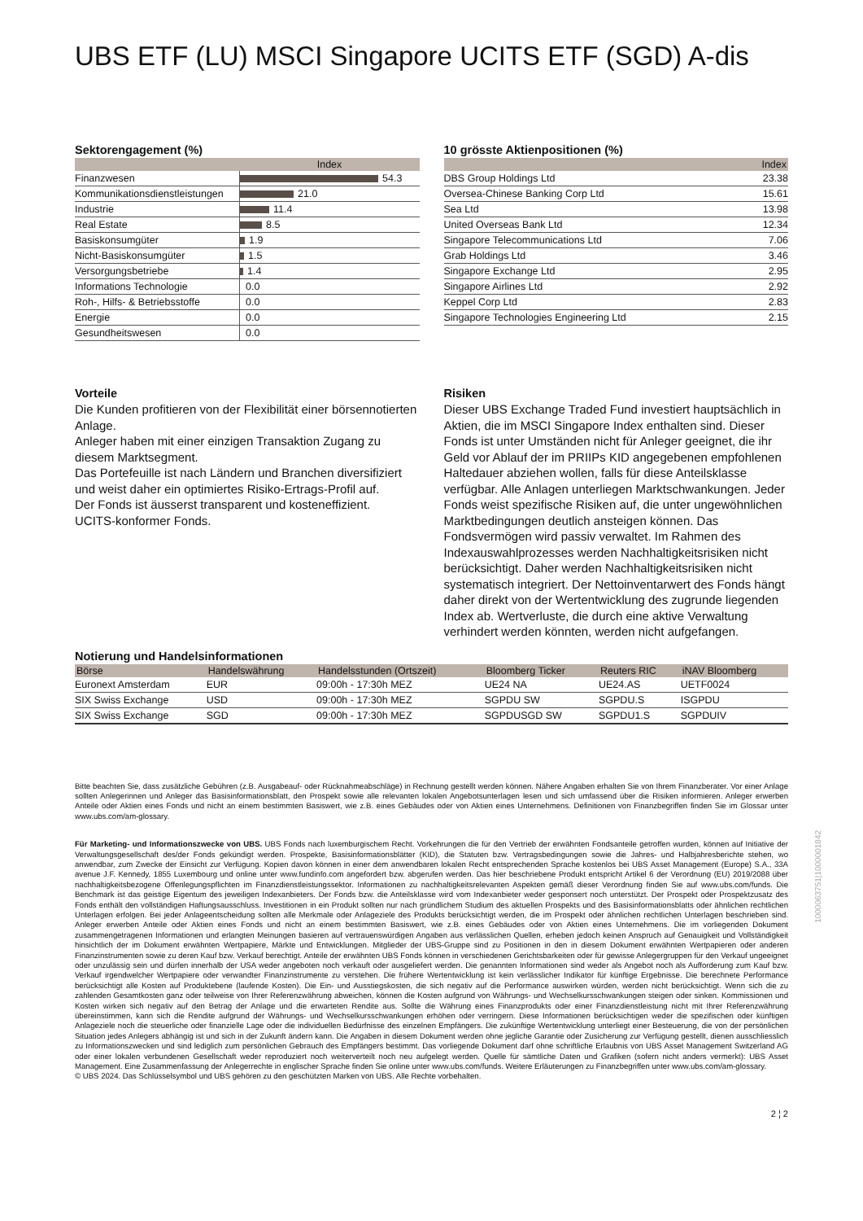UBS ETF (LU) MSCI Singapore UCITS ETF (SGD) A-dis
Sektorengagement (%)
| | Index |
| --- | --- |
| Finanzwesen | 54.3 |
| Kommunikationsdienstleistungen | 21.0 |
| Industrie | 11.4 |
| Real Estate | 8.5 |
| Basiskonsumgüter | 1.9 |
| Nicht-Basiskonsumgüter | 1.5 |
| Versorgungsbetriebe | 1.4 |
| Informations Technologie | 0.0 |
| Roh-, Hilfs- & Betriebsstoffe | 0.0 |
| Energie | 0.0 |
| Gesundheitswesen | 0.0 |
10 grösste Aktienpositionen (%)
| | Index |
| --- | --- |
| DBS Group Holdings Ltd | 23.38 |
| Oversea-Chinese Banking Corp Ltd | 15.61 |
| Sea Ltd | 13.98 |
| United Overseas Bank Ltd | 12.34 |
| Singapore Telecommunications Ltd | 7.06 |
| Grab Holdings Ltd | 3.46 |
| Singapore Exchange Ltd | 2.95 |
| Singapore Airlines Ltd | 2.92 |
| Keppel Corp Ltd | 2.83 |
| Singapore Technologies Engineering Ltd | 2.15 |
Vorteile
Die Kunden profitieren von der Flexibilität einer börsennotierten Anlage.
Anleger haben mit einer einzigen Transaktion Zugang zu diesem Marktsegment.
Das Portefeuille ist nach Ländern und Branchen diversifiziert und weist daher ein optimiertes Risiko-Ertrags-Profil auf.
Der Fonds ist äusserst transparent und kosteneffizient.
UCITS-konformer Fonds.
Risiken
Dieser UBS Exchange Traded Fund investiert hauptsächlich in Aktien, die im MSCI Singapore Index enthalten sind. Dieser Fonds ist unter Umständen nicht für Anleger geeignet, die ihr Geld vor Ablauf der im PRIIPs KID angegebenen empfohlenen Haltedauer abziehen wollen, falls für diese Anteilsklasse verfügbar. Alle Anlagen unterliegen Marktschwankungen. Jeder Fonds weist spezifische Risiken auf, die unter ungewöhnlichen Marktbedingungen deutlich ansteigen können. Das Fondsvermögen wird passiv verwaltet. Im Rahmen des Indexauswahlprozesses werden Nachhaltigkeitsrisiken nicht berücksichtigt. Daher werden Nachhaltigkeitsrisiken nicht systematisch integriert. Der Nettoinventarwert des Fonds hängt daher direkt von der Wertentwicklung des zugrunde liegenden Index ab. Wertverluste, die durch eine aktive Verwaltung verhindert werden könnten, werden nicht aufgefangen.
Notierung und Handelsinformationen
| Börse | Handelswährung | Handelsstunden (Ortszeit) | Bloomberg Ticker | Reuters RIC | iNAV Bloomberg |
| --- | --- | --- | --- | --- | --- |
| Euronext Amsterdam | EUR | 09:00h - 17:30h MEZ | UE24 NA | UE24.AS | UETF0024 |
| SIX Swiss Exchange | USD | 09:00h - 17:30h MEZ | SGPDU SW | SGPDU.S | ISGPDU |
| SIX Swiss Exchange | SGD | 09:00h - 17:30h MEZ | SGPDUSGD SW | SGPDU1.S | SGPDUIV |
Bitte beachten Sie, dass zusätzliche Gebühren (z.B. Ausgabeauf- oder Rücknahmeabschläge) in Rechnung gestellt werden können. Nähere Angaben erhalten Sie von Ihrem Finanzberater. Vor einer Anlage sollten Anlegerinnen und Anleger das Basisinformationsblatt, den Prospekt sowie alle relevanten lokalen Angebotsunterlagen lesen und sich umfassend über die Risiken informieren. Anleger erwerben Anteile oder Aktien eines Fonds und nicht an einem bestimmten Basiswert, wie z.B. eines Gebäudes oder von Aktien eines Unternehmens. Definitionen von Finanzbegriffen finden Sie im Glossar unter www.ubs.com/am-glossary.
Für Marketing- und Informationszwecke von UBS. UBS Fonds nach luxemburgischem Recht. Vorkehrungen die für den Vertrieb der erwähnten Fondsanteile getroffen wurden, können auf Initiative der Verwaltungsgesellschaft des/der Fonds gekündigt werden. Prospekte, Basisinformationsblätter (KID), die Statuten bzw. Vertragsbedingungen sowie die Jahres- und Halbjahresberichte stehen, wo anwendbar, zum Zwecke der Einsicht zur Verfügung. Kopien davon können in einer dem anwendbaren lokalen Recht entsprechenden Sprache kostenlos bei UBS Asset Management (Europe) S.A., 33A avenue J.F. Kennedy, 1855 Luxembourg und online unter www.fundinfo.com angefordert bzw. abgerufen werden. Das hier beschriebene Produkt entspricht Artikel 6 der Verordnung (EU) 2019/2088 über nachhaltigkeitsbezogene Offenlegungspflichten im Finanzdienstleistungssektor. Informationen zu nachhaltigkeitsrelevanten Aspekten gemäß dieser Verordnung finden Sie auf www.ubs.com/funds. Die Benchmark ist das geistige Eigentum des jeweiligen Indexanbieters. Der Fonds bzw. die Anteilsklasse wird vom Indexanbieter weder gesponsert noch unterstützt. Der Prospekt oder Prospektzusatz des Fonds enthält den vollständigen Haftungsausschluss. Investitionen in ein Produkt sollten nur nach gründlichem Studium des aktuellen Prospekts und des Basisinformationsblatts oder ähnlichen rechtlichen Unterlagen erfolgen. Bei jeder Anlageentscheidung sollten alle Merkmale oder Anlageziele des Produkts berücksichtigt werden, die im Prospekt oder ähnlichen rechtlichen Unterlagen beschrieben sind. Anleger erwerben Anteile oder Aktien eines Fonds und nicht an einem bestimmten Basiswert, wie z.B. eines Gebäudes oder von Aktien eines Unternehmens. Die im vorliegenden Dokument zusammengetragenen Informationen und erlangten Meinungen basieren auf vertrauenswürdigen Angaben aus verlässlichen Quellen, erheben jedoch keinen Anspruch auf Genauigkeit und Vollständigkeit hinsichtlich der im Dokument erwähnten Wertpapiere, Märkte und Entwicklungen. Mitglieder der UBS-Gruppe sind zu Positionen in den in diesem Dokument erwähnten Wertpapieren oder anderen Finanzinstrumenten sowie zu deren Kauf bzw. Verkauf berechtigt. Anteile der erwähnten UBS Fonds können in verschiedenen Gerichtsbarkeiten oder für gewisse Anlegergruppen für den Verkauf ungeeignet oder unzulässig sein und dürfen innerhalb der USA weder angeboten noch verkauft oder ausgeliefert werden. Die genannten Informationen sind weder als Angebot noch als Aufforderung zum Kauf bzw. Verkauf irgendwelcher Wertpapiere oder verwandter Finanzinstrumente zu verstehen. Die frühere Wertentwicklung ist kein verlässlicher Indikator für künftige Ergebnisse. Die berechnete Performance berücksichtigt alle Kosten auf Produktebene (laufende Kosten). Die Ein- und Ausstiegskosten, die sich negativ auf die Performance auswirken würden, werden nicht berücksichtigt. Wenn sich die zu zahlenden Gesamtkosten ganz oder teilweise von Ihrer Referenzwährung abweichen, können die Kosten aufgrund von Währungs- und Wechselkursschwankungen steigen oder sinken. Kommissionen und Kosten wirken sich negativ auf den Betrag der Anlage und die erwarteten Rendite aus. Sollte die Währung eines Finanzprodukts oder einer Finanzdienstleistung nicht mit Ihrer Referenzwährung übereinstimmen, kann sich die Rendite aufgrund der Währungs- und Wechselkursschwankungen erhöhen oder verringern. Diese Informationen berücksichtigen weder die spezifischen oder künftigen Anlageziele noch die steuerliche oder finanzielle Lage oder die individuellen Bedürfnisse des einzelnen Empfängers. Die zukünftige Wertentwicklung unterliegt einer Besteuerung, die von der persönlichen Situation jedes Anlegers abhängig ist und sich in der Zukunft ändern kann. Die Angaben in diesem Dokument werden ohne jegliche Garantie oder Zusicherung zur Verfügung gestellt, dienen ausschliesslich zu Informationszwecken und sind lediglich zum persönlichen Gebrauch des Empfängers bestimmt. Das vorliegende Dokument darf ohne schriftliche Erlaubnis von UBS Asset Management Switzerland AG oder einer lokalen verbundenen Gesellschaft weder reproduziert noch weiterverteilt noch neu aufgelegt werden. Quelle für sämtliche Daten und Grafiken (sofern nicht anders vermerkt): UBS Asset Management. Eine Zusammenfassung der Anlegerrechte in englischer Sprache finden Sie online unter www.ubs.com/funds. Weitere Erläuterungen zu Finanzbegriffen unter www.ubs.com/am-glossary.
© UBS 2024. Das Schlüsselsymbol und UBS gehören zu den geschützten Marken von UBS. Alle Rechte vorbehalten.
2 ¦ 2
1000063751|1000001842